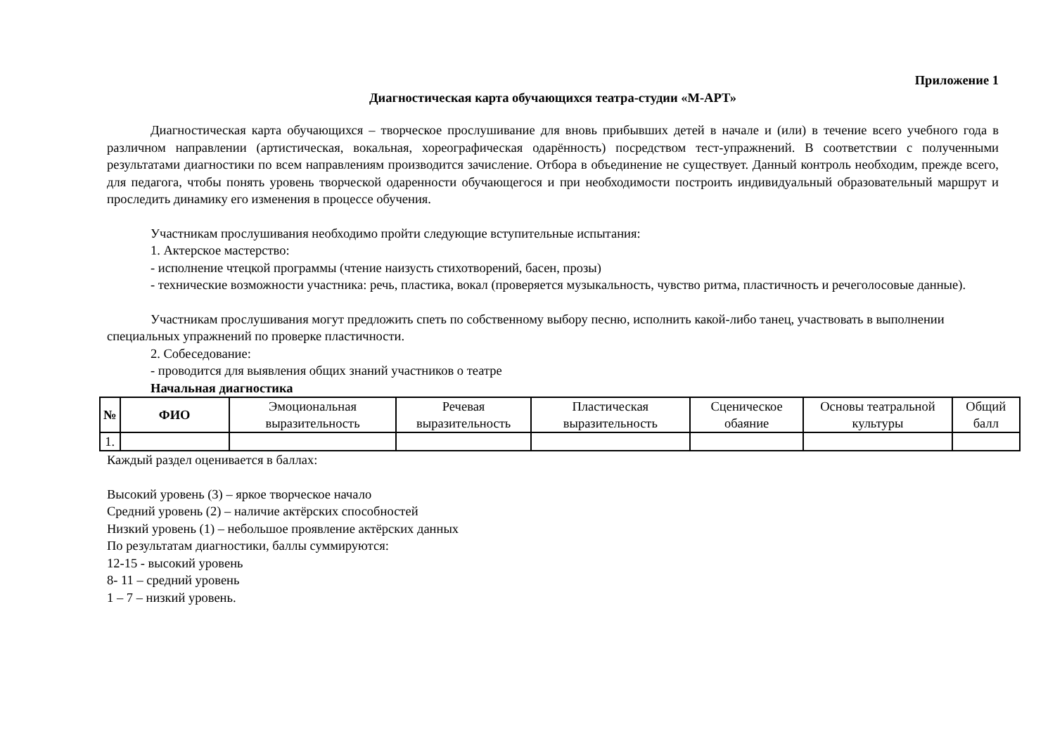Приложение 1
Диагностическая карта обучающихся театра-студии «М-АРТ»
Диагностическая карта обучающихся – творческое прослушивание для вновь прибывших детей в начале и (или) в течение всего учебного года в различном направлении (артистическая, вокальная, хореографическая одарённость) посредством тест-упражнений. В соответствии с полученными результатами диагностики по всем направлениям производится зачисление. Отбора в объединение не существует. Данный контроль необходим, прежде всего, для педагога, чтобы понять уровень творческой одаренности обучающегося и при необходимости построить индивидуальный образовательный маршрут и проследить динамику его изменения в процессе обучения.
Участникам прослушивания необходимо пройти следующие вступительные испытания:
1. Актерское мастерство:
- исполнение чтецкой программы (чтение наизусть стихотворений, басен, прозы)
- технические возможности участника: речь, пластика, вокал (проверяется музыкальность, чувство ритма, пластичность и речеголосовые данные).
Участникам прослушивания могут предложить спеть по собственному выбору песню, исполнить какой-либо танец, участвовать в выполнении специальных упражнений по проверке пластичности.
2. Собеседование:
- проводится для выявления общих знаний участников о театре
Начальная диагностика
| № | ФИО | Эмоциональная выразительность | Речевая выразительность | Пластическая выразительность | Сценическое обаяние | Основы театральной культуры | Общий балл |
| --- | --- | --- | --- | --- | --- | --- | --- |
| 1. | | | | | | | |
Каждый раздел оценивается в баллах:
Высокий уровень (3) – яркое творческое начало
Средний уровень (2) – наличие актёрских способностей
Низкий уровень (1) – небольшое проявление актёрских данных
По результатам диагностики, баллы суммируются:
12-15 - высокий уровень
8- 11 – средний уровень
1 – 7 – низкий уровень.